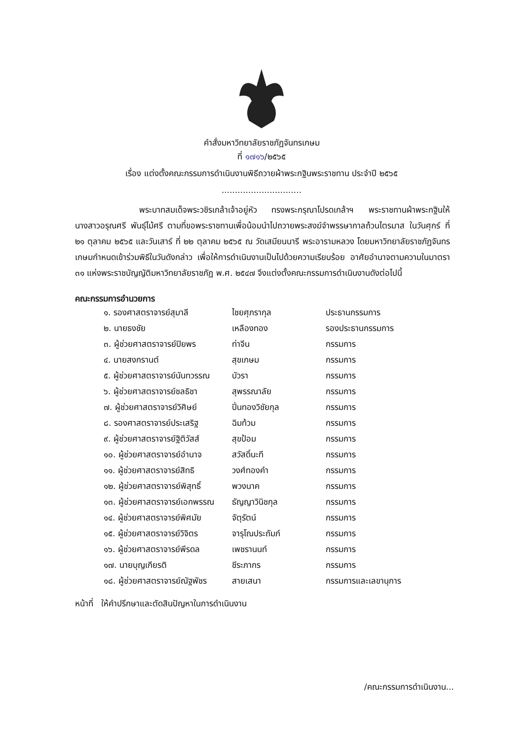คำสั่งมหาวิทยาลัยราชภัฏจันทรเกษม
ที่ ๑๗๑๖/๒๕๖๕
เรื่อง แต่งตั้งคณะกรรมการดำเนินงานพิธีถวายผ้าพระกฐินพระราชทาน ประจำปี ๒๕๖๕
..............................
พระบาทสมเด็จพระวชิรเกล้าเจ้าอยู่หัว ทรงพระกรุณาโปรดเกล้าฯ พระราชทานผ้าพระกฐินให้ นางสาวอรุณศรี พันธุ์ไม้ศรี ตามที่ขอพระราชทานเพื่อน้อมนำไปถวายพระสงฆ์จำพรรษากาลถ้วนไตรมาส ในวันศุกร์ ที่ ๒๑ ตุลาคม ๒๕๖๕ และวันเสาร์ ที่ ๒๒ ตุลาคม ๒๕๖๕ ณ วัดเสมียนนารี พระอารามหลวง โดยมหาวิทยาลัยราชภัฏจันทรเกษมกำหนดเข้าร่วมพิธีในวันดังกล่าว เพื่อให้การดำเนินงานเป็นไปด้วยความเรียบร้อย อาศัยอำนาจตามความในมาตรา ๓๑ แห่งพระราชบัญญัติมหาวิทยาลัยราชภัฏ พ.ศ. ๒๕๔๗ จึงแต่งตั้งคณะกรรมการดำเนินงานดังต่อไปนี้
คณะกรรมการอำนวยการ
| ๑. รองศาสตราจารย์สุมาลี | ไชยศุภรากุล | ประธานกรรมการ |
| ๒. นายธงชัย | เหลืองทอง | รองประธานกรรมการ |
| ๓. ผู้ช่วยศาสตราจารย์ปิยพร | ท่าจีน | กรรมการ |
| ๔. นายสงกรานต์ | สุขเกษม | กรรมการ |
| ๕. ผู้ช่วยศาสตราจารย์นันทวรรณ | บัวรา | กรรมการ |
| ๖. ผู้ช่วยศาสตราจารย์ชลธิชา | สุพรรณาลัย | กรรมการ |
| ๗. ผู้ช่วยศาสตราจารย์วิศิษย์ | ปิ่นทองวิชัยกุล | กรรมการ |
| ๘. รองศาสตราจารย์ประเสริฐ | ฉิมท้วม | กรรมการ |
| ๙. ผู้ช่วยศาสตราจารย์ฐิติวัสส์ | สุขป้อม | กรรมการ |
| ๑๐. ผู้ช่วยศาสตราจารย์อำนาจ | สวัสดิ์นะที | กรรมการ |
| ๑๑. ผู้ช่วยศาสตราจารย์สิทธิ | วงศ์ทองคำ | กรรมการ |
| ๑๒. ผู้ช่วยศาสตราจารย์พิสุทธิ์ | พวงนาค | กรรมการ |
| ๑๓. ผู้ช่วยศาสตราจารย์เอกพรรณ | ธัญญาวินิชกุล | กรรมการ |
| ๑๔. ผู้ช่วยศาสตราจารย์พิศมัย | จัตุรัตน์ | กรรมการ |
| ๑๕. ผู้ช่วยศาสตราจารย์วิจิตร | จารุโณประถัมภ์ | กรรมการ |
| ๑๖. ผู้ช่วยศาสตราจารย์พีรดล | เพชรานนท์ | กรรมการ |
| ๑๗. นายบุญเกียรติ | ชีระภากร | กรรมการ |
| ๑๘. ผู้ช่วยศาสตราจารย์ณัฐพัชร | สายเสนา | กรรมการและเลขานุการ |
หน้าที่ ให้คำปรึกษาและตัดสินปัญหาในการดำเนินงาน
/คณะกรรมการดำเนินงาน...